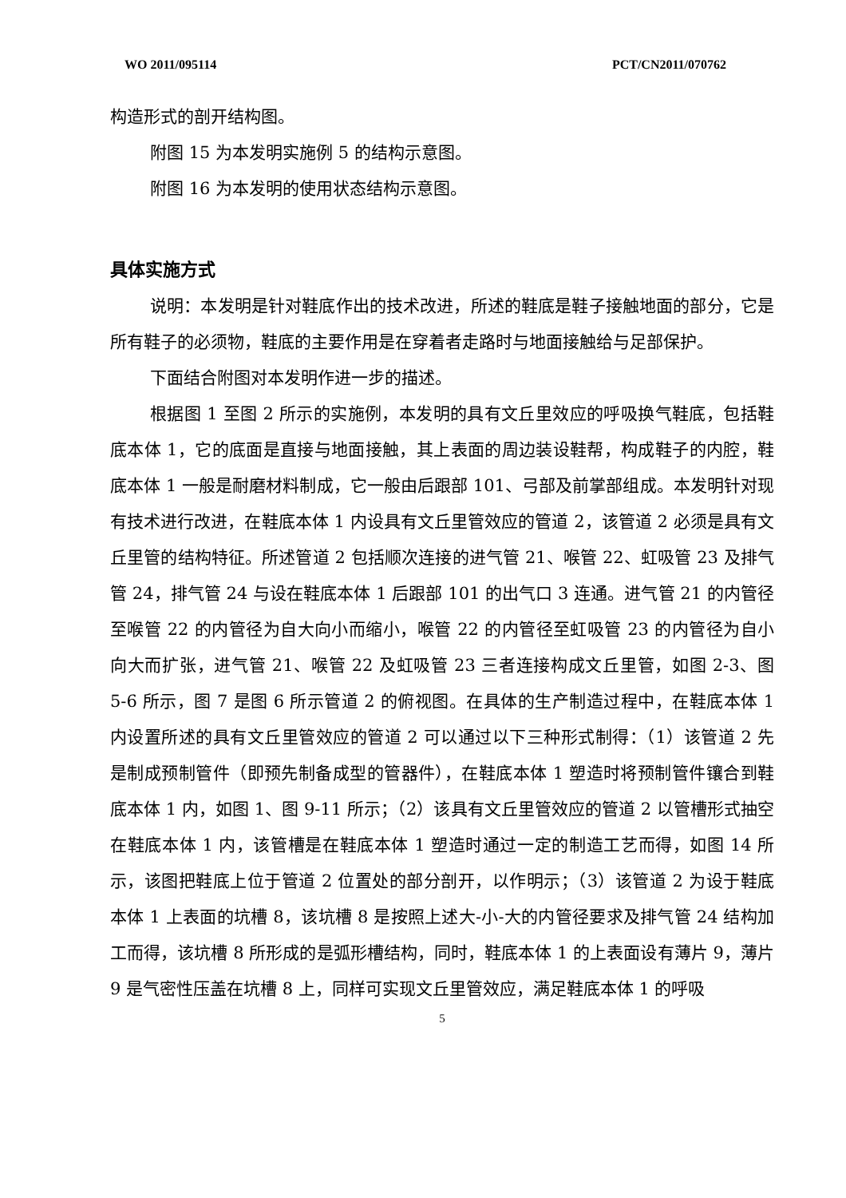WO 2011/095114 PCT/CN2011/070762
构造形式的剖开结构图。
附图 15 为本发明实施例 5 的结构示意图。
附图 16 为本发明的使用状态结构示意图。
具体实施方式
说明：本发明是针对鞋底作出的技术改进，所述的鞋底是鞋子接触地面的部分，它是所有鞋子的必须物，鞋底的主要作用是在穿着者走路时与地面接触给与足部保护。
下面结合附图对本发明作进一步的描述。
根据图 1 至图 2 所示的实施例，本发明的具有文丘里效应的呼吸换气鞋底，包括鞋底本体 1，它的底面是直接与地面接触，其上表面的周边装设鞋帮，构成鞋子的内腔，鞋底本体 1 一般是耐磨材料制成，它一般由后跟部 101、弓部及前掌部组成。本发明针对现有技术进行改进，在鞋底本体 1 内设具有文丘里管效应的管道 2，该管道 2 必须是具有文丘里管的结构特征。所述管道 2 包括顺次连接的进气管 21、喉管 22、虹吸管 23 及排气管 24，排气管 24 与设在鞋底本体 1 后跟部 101 的出气口 3 连通。进气管 21 的内管径至喉管 22 的内管径为自大向小而缩小，喉管 22 的内管径至虹吸管 23 的内管径为自小向大而扩张，进气管 21、喉管 22 及虹吸管 23 三者连接构成文丘里管，如图 2-3、图 5-6 所示，图 7 是图 6 所示管道 2 的俯视图。在具体的生产制造过程中，在鞋底本体 1 内设置所述的具有文丘里管效应的管道 2 可以通过以下三种形式制得：（1）该管道 2 先是制成预制管件（即预先制备成型的管器件），在鞋底本体 1 塑造时将预制管件镶合到鞋底本体 1 内，如图 1、图 9-11 所示；（2）该具有文丘里管效应的管道 2 以管槽形式抽空在鞋底本体 1 内，该管槽是在鞋底本体 1 塑造时通过一定的制造工艺而得，如图 14 所示，该图把鞋底上位于管道 2 位置处的部分剖开，以作明示；（3）该管道 2 为设于鞋底本体 1 上表面的坑槽 8，该坑槽 8 是按照上述大-小-大的内管径要求及排气管 24 结构加工而得，该坑槽 8 所形成的是弧形槽结构，同时，鞋底本体 1 的上表面设有薄片 9，薄片 9 是气密性压盖在坑槽 8 上，同样可实现文丘里管效应，满足鞋底本体 1 的呼吸
5